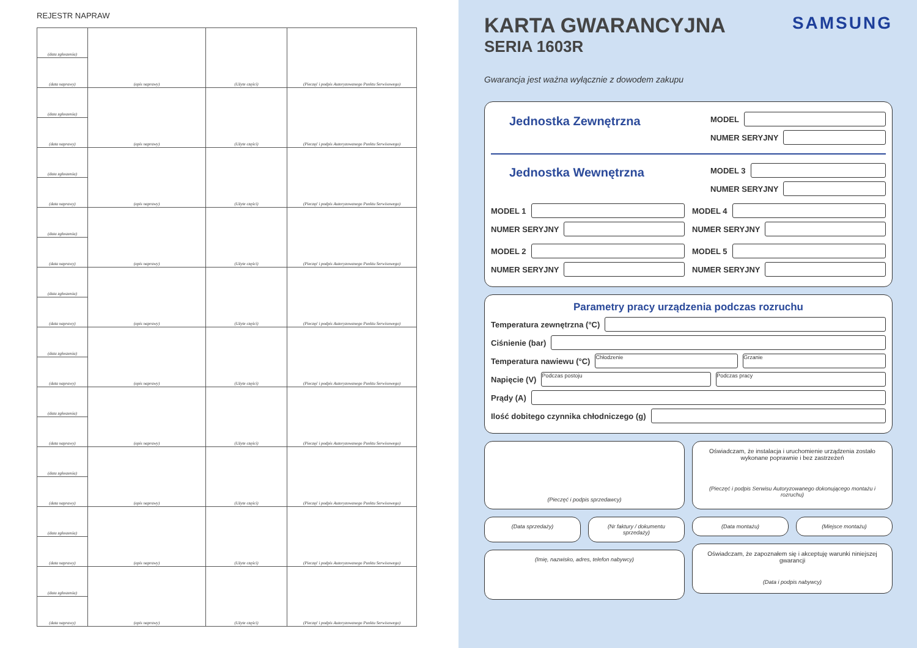REJESTR NAPRAW
| (data zgłoszenia) | (opis naprawy) | (Użyte części) | (Pieczęć i podpis Autoryzowanego Punktu Serwisowego) |
| (data naprawy) | | | |
| (data zgłoszenia) | (opis naprawy) | (Użyte części) | (Pieczęć i podpis Autoryzowanego Punktu Serwisowego) |
| (data naprawy) | | | |
| (data zgłoszenia) | (opis naprawy) | (Użyte części) | (Pieczęć i podpis Autoryzowanego Punktu Serwisowego) |
| (data naprawy) | | | |
| (data zgłoszenia) | (opis naprawy) | (Użyte części) | (Pieczęć i podpis Autoryzowanego Punktu Serwisowego) |
| (data naprawy) | | | |
| (data zgłoszenia) | (opis naprawy) | (Użyte części) | (Pieczęć i podpis Autoryzowanego Punktu Serwisowego) |
| (data naprawy) | | | |
| (data zgłoszenia) | (opis naprawy) | (Użyte części) | (Pieczęć i podpis Autoryzowanego Punktu Serwisowego) |
| (data naprawy) | | | |
| (data zgłoszenia) | (opis naprawy) | (Użyte części) | (Pieczęć i podpis Autoryzowanego Punktu Serwisowego) |
| (data naprawy) | | | |
| (data zgłoszenia) | (opis naprawy) | (Użyte części) | (Pieczęć i podpis Autoryzowanego Punktu Serwisowego) |
| (data naprawy) | | | |
| (data zgłoszenia) | (opis naprawy) | (Użyte części) | (Pieczęć i podpis Autoryzowanego Punktu Serwisowego) |
| (data naprawy) | | | |
| (data zgłoszenia) | (opis naprawy) | (Użyte części) | (Pieczęć i podpis Autoryzowanego Punktu Serwisowego) |
| (data naprawy) | | | |
KARTA GWARANCYJNA
SERIA 1603R
SAMSUNG
Gwarancja jest ważna wyłącznie z dowodem zakupu
Jednostka Zewnętrzna
MODEL
NUMER SERYJNY
Jednostka Wewnętrzna
MODEL 3
NUMER SERYJNY
MODEL 1
NUMER SERYJNY
MODEL 4
NUMER SERYJNY
MODEL 2
NUMER SERYJNY
MODEL 5
NUMER SERYJNY
Parametry pracy urządzenia podczas rozruchu
Temperatura zewnętrzna (°C)
Ciśnienie (bar)
Temperatura nawiewu (°C) Chłodzenie Grzanie
Napięcie (V) Podczas postoju Podczas pracy
Prądy (A)
Ilość dobitego czynnika chłodniczego (g)
(Pieczęć i podpis sprzedawcy)
(Data sprzedaży) (Nr faktury / dokumentu sprzedaży)
(Imię, nazwisko, adres, telefon nabywcy)
Oświadczam, że instalacja i uruchomienie urządzenia zostało wykonane poprawnie i bez zastrzeżeń
(Pieczęć i podpis Serwisu Autoryzowanego dokonującego montażu i rozruchu)
(Data montażu) (Miejsce montażu)
Oświadczam, że zapoznałem się i akceptuję warunki niniejszej gwarancji
(Data i podpis nabywcy)